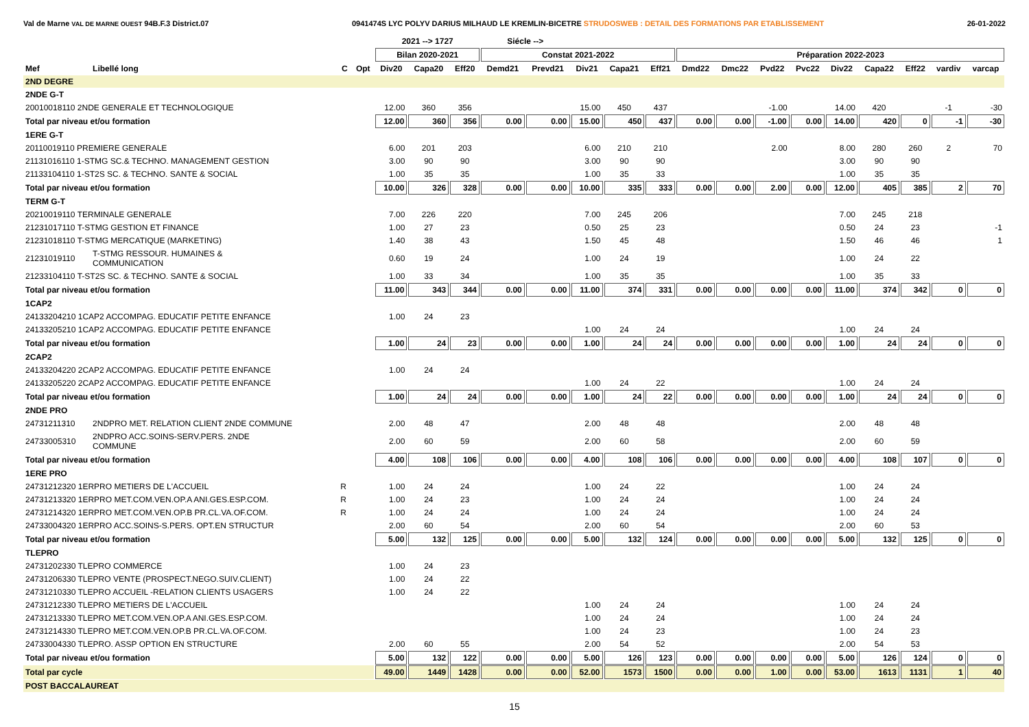Val de Marne VAL DE MARNE OUEST 94B.F.3 District.07 0941474S LYC POLYV DARIUS MILHAUD LE KREMLIN-BICETRE STRUDOSWEB : DETAIL DES FORMATIONS PAR ETABLISSEMENT 26-01-2022
| | | | | 2021 --> 1727 | | | Siécle --> | | | | | | | | | | | | | |
| --- | --- | --- | --- | --- | --- | --- | --- | --- | --- | --- | --- | --- | --- | --- | --- | --- | --- | --- | --- | --- |
| | | | | Bilan 2020-2021 | | | Constat 2021-2022 | | | | | Préparation 2022-2023 | | | | | | | | |
| Mef | Libellé long | C | Opt | Div20 | Capa20 | Eff20 | Demd21 | Prevd21 | Div21 | Capa21 | Eff21 | Dmd22 | Dmc22 | Pvd22 | Pvc22 | Div22 | Capa22 | Eff22 | vardiv | varcap |
| 2ND DEGRE | | | | | | | | | | | | | | | | | | | | |
| 2NDE G-T | | | | | | | | | | | | | | | | | | | | |
| 20010018110 2NDE GENERALE ET TECHNOLOGIQUE | | | | 12.00 | 360 | 356 | | | 15.00 | 450 | 437 | | | -1.00 | | 14.00 | 420 | | -1 | -30 |
| Total par niveau et/ou formation | | | | 12.00 | 360 | 356 | 0.00 | 0.00 | 15.00 | 450 | 437 | 0.00 | 0.00 | -1.00 | 0.00 | 14.00 | 420 | 0 | -1 | -30 |
| 1ERE G-T | | | | | | | | | | | | | | | | | | | | |
| 20110019110 PREMIERE GENERALE | | | | 6.00 | 201 | 203 | | | 6.00 | 210 | 210 | | | 2.00 | | 8.00 | 280 | 260 | 2 | 70 |
| 21131016110 1-STMG SC.& TECHNO. MANAGEMENT GESTION | | | | 3.00 | 90 | 90 | | | 3.00 | 90 | 90 | | | | | 3.00 | 90 | 90 | | |
| 21133104110 1-ST2S SC. & TECHNO. SANTE & SOCIAL | | | | 1.00 | 35 | 35 | | | 1.00 | 35 | 33 | | | | | 1.00 | 35 | 35 | | |
| Total par niveau et/ou formation | | | | 10.00 | 326 | 328 | 0.00 | 0.00 | 10.00 | 335 | 333 | 0.00 | 0.00 | 2.00 | 0.00 | 12.00 | 405 | 385 | 2 | 70 |
| TERM G-T | | | | | | | | | | | | | | | | | | | | |
| 20210019110 TERMINALE GENERALE | | | | 7.00 | 226 | 220 | | | 7.00 | 245 | 206 | | | | | 7.00 | 245 | 218 | | |
| 21231017110 T-STMG GESTION ET FINANCE | | | | 1.00 | 27 | 23 | | | 0.50 | 25 | 23 | | | | | 0.50 | 24 | 23 | | -1 |
| 21231018110 T-STMG MERCATIQUE (MARKETING) | | | | 1.40 | 38 | 43 | | | 1.50 | 45 | 48 | | | | | 1.50 | 46 | 46 | | 1 |
| 21231019110 | T-STMG RESSOUR. HUMAINES & COMMUNICATION | | | 0.60 | 19 | 24 | | | 1.00 | 24 | 19 | | | | | 1.00 | 24 | 22 | | |
| 21233104110 T-ST2S SC. & TECHNO. SANTE & SOCIAL | | | | 1.00 | 33 | 34 | | | 1.00 | 35 | 35 | | | | | 1.00 | 35 | 33 | | |
| Total par niveau et/ou formation | | | | 11.00 | 343 | 344 | 0.00 | 0.00 | 11.00 | 374 | 331 | 0.00 | 0.00 | 0.00 | 0.00 | 11.00 | 374 | 342 | 0 | 0 |
| 1CAP2 | | | | | | | | | | | | | | | | | | | | |
| 24133204210 1CAP2 ACCOMPAG. EDUCATIF PETITE ENFANCE | | | | 1.00 | 24 | 23 | | | | | | | | | | | | | | |
| 24133205210 1CAP2 ACCOMPAG. EDUCATIF PETITE ENFANCE | | | | | | | | | 1.00 | 24 | 24 | | | | | 1.00 | 24 | 24 | | |
| Total par niveau et/ou formation | | | | 1.00 | 24 | 23 | 0.00 | 0.00 | 1.00 | 24 | 24 | 0.00 | 0.00 | 0.00 | 0.00 | 1.00 | 24 | 24 | 0 | 0 |
| 2CAP2 | | | | | | | | | | | | | | | | | | | | |
| 24133204220 2CAP2 ACCOMPAG. EDUCATIF PETITE ENFANCE | | | | 1.00 | 24 | 24 | | | | | | | | | | | | | | |
| 24133205220 2CAP2 ACCOMPAG. EDUCATIF PETITE ENFANCE | | | | | | | | | 1.00 | 24 | 22 | | | | | 1.00 | 24 | 24 | | |
| Total par niveau et/ou formation | | | | 1.00 | 24 | 24 | 0.00 | 0.00 | 1.00 | 24 | 22 | 0.00 | 0.00 | 0.00 | 0.00 | 1.00 | 24 | 24 | 0 | 0 |
| 2NDE PRO | | | | | | | | | | | | | | | | | | | | |
| 24731211310 | 2NDPRO MET. RELATION CLIENT 2NDE COMMUNE | | | 2.00 | 48 | 47 | | | 2.00 | 48 | 48 | | | | | 2.00 | 48 | 48 | | |
| 24733005310 | 2NDPRO ACC.SOINS-SERV.PERS. 2NDE COMMUNE | | | 2.00 | 60 | 59 | | | 2.00 | 60 | 58 | | | | | 2.00 | 60 | 59 | | |
| Total par niveau et/ou formation | | | | 4.00 | 108 | 106 | 0.00 | 0.00 | 4.00 | 108 | 106 | 0.00 | 0.00 | 0.00 | 0.00 | 4.00 | 108 | 107 | 0 | 0 |
| 1ERE PRO | | | | | | | | | | | | | | | | | | | | |
| 24731212320 1ERPRO METIERS DE L'ACCUEIL | | R | | 1.00 | 24 | 24 | | | 1.00 | 24 | 22 | | | | | 1.00 | 24 | 24 | | |
| 24731213320 1ERPRO MET.COM.VEN.OP.A ANI.GES.ESP.COM. | | R | | 1.00 | 24 | 23 | | | 1.00 | 24 | 24 | | | | | 1.00 | 24 | 24 | | |
| 24731214320 1ERPRO MET.COM.VEN.OP.B PR.CL.VA.OF.COM. | | R | | 1.00 | 24 | 24 | | | 1.00 | 24 | 24 | | | | | 1.00 | 24 | 24 | | |
| 24733004320 1ERPRO ACC.SOINS-S.PERS. OPT.EN STRUCTUR | | | | 2.00 | 60 | 54 | | | 2.00 | 60 | 54 | | | | | 2.00 | 60 | 53 | | |
| Total par niveau et/ou formation | | | | 5.00 | 132 | 125 | 0.00 | 0.00 | 5.00 | 132 | 124 | 0.00 | 0.00 | 0.00 | 0.00 | 5.00 | 132 | 125 | 0 | 0 |
| TLEPRO | | | | | | | | | | | | | | | | | | | | |
| 24731202330 TLEPRO COMMERCE | | | | 1.00 | 24 | 23 | | | | | | | | | | | | | | |
| 24731206330 TLEPRO VENTE (PROSPECT.NEGO.SUIV.CLIENT) | | | | 1.00 | 24 | 22 | | | | | | | | | | | | | | |
| 24731210330 TLEPRO ACCUEIL -RELATION CLIENTS USAGERS | | | | 1.00 | 24 | 22 | | | | | | | | | | | | | | |
| 24731212330 TLEPRO METIERS DE L'ACCUEIL | | | | | | | | | 1.00 | 24 | 24 | | | | | 1.00 | 24 | 24 | | |
| 24731213330 TLEPRO MET.COM.VEN.OP.A ANI.GES.ESP.COM. | | | | | | | | | 1.00 | 24 | 24 | | | | | 1.00 | 24 | 24 | | |
| 24731214330 TLEPRO MET.COM.VEN.OP.B PR.CL.VA.OF.COM. | | | | | | | | | 1.00 | 24 | 23 | | | | | 1.00 | 24 | 23 | | |
| 24733004330 TLEPRO. ASSP OPTION EN STRUCTURE | | | | 2.00 | 60 | 55 | | | 2.00 | 54 | 52 | | | | | 2.00 | 54 | 53 | | |
| Total par niveau et/ou formation | | | | 5.00 | 132 | 122 | 0.00 | 0.00 | 5.00 | 126 | 123 | 0.00 | 0.00 | 0.00 | 0.00 | 5.00 | 126 | 124 | 0 | 0 |
| Total par cycle | | | | 49.00 | 1449 | 1428 | 0.00 | 0.00 | 52.00 | 1573 | 1500 | 0.00 | 0.00 | 1.00 | 0.00 | 53.00 | 1613 | 1131 | 1 | 40 |
| POST BACCALAUREAT | | | | | | | | | | | | | | | | | | | | |
15